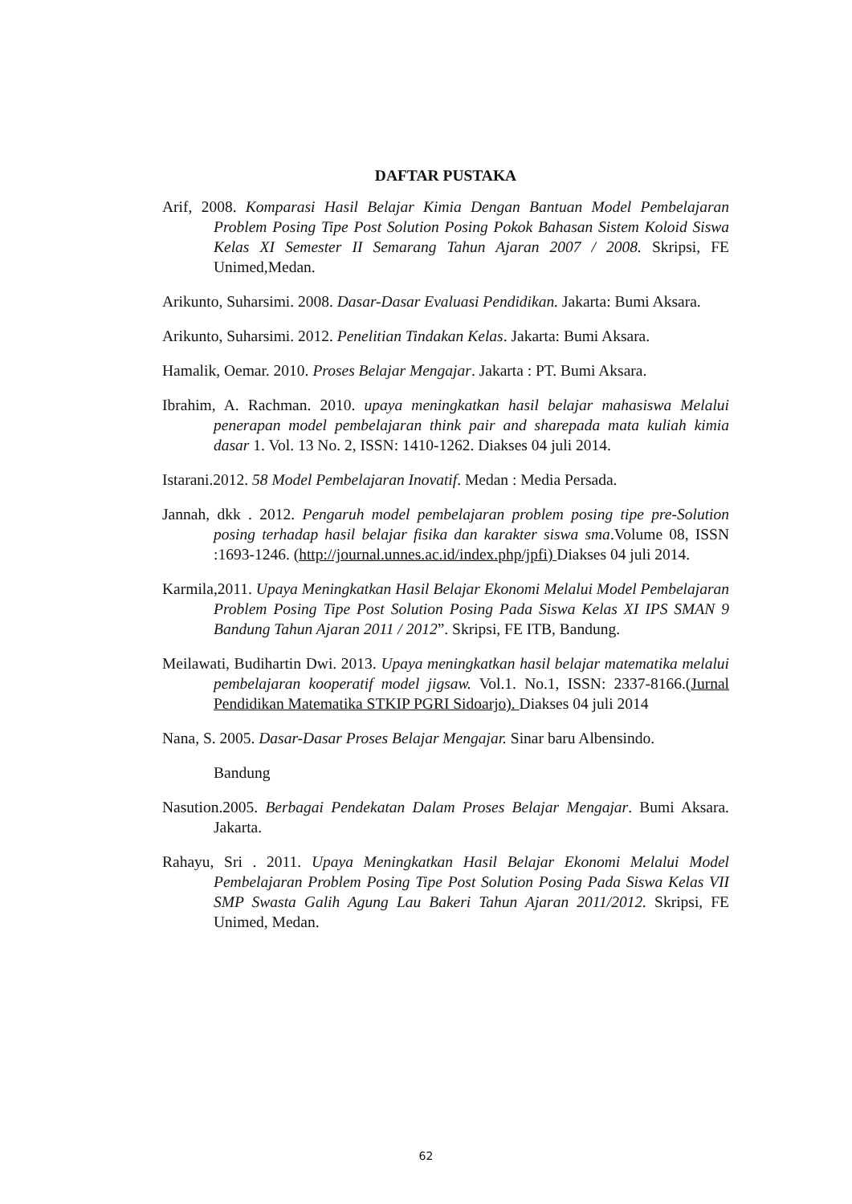DAFTAR PUSTAKA
Arif, 2008. Komparasi Hasil Belajar Kimia Dengan Bantuan Model Pembelajaran Problem Posing Tipe Post Solution Posing Pokok Bahasan Sistem Koloid Siswa Kelas XI Semester II Semarang Tahun Ajaran 2007 / 2008. Skripsi, FE Unimed,Medan.
Arikunto, Suharsimi. 2008. Dasar-Dasar Evaluasi Pendidikan. Jakarta: Bumi Aksara.
Arikunto, Suharsimi. 2012. Penelitian Tindakan Kelas. Jakarta: Bumi Aksara.
Hamalik, Oemar. 2010. Proses Belajar Mengajar. Jakarta : PT. Bumi Aksara.
Ibrahim, A. Rachman. 2010. upaya meningkatkan hasil belajar mahasiswa Melalui penerapan model pembelajaran think pair and sharepada mata kuliah kimia dasar 1. Vol. 13 No. 2, ISSN: 1410-1262. Diakses 04 juli 2014.
Istarani.2012. 58 Model Pembelajaran Inovatif. Medan : Media Persada.
Jannah, dkk . 2012. Pengaruh model pembelajaran problem posing tipe pre-Solution posing terhadap hasil belajar fisika dan karakter siswa sma.Volume 08, ISSN :1693-1246. (http://journal.unnes.ac.id/index.php/jpfi) Diakses 04 juli 2014.
Karmila,2011. Upaya Meningkatkan Hasil Belajar Ekonomi Melalui Model Pembelajaran Problem Posing Tipe Post Solution Posing Pada Siswa Kelas XI IPS SMAN 9 Bandung Tahun Ajaran 2011 / 2012”. Skripsi, FE ITB, Bandung.
Meilawati, Budihartin Dwi. 2013. Upaya meningkatkan hasil belajar matematika melalui pembelajaran kooperatif model jigsaw. Vol.1. No.1, ISSN: 2337-8166.(Jurnal Pendidikan Matematika STKIP PGRI Sidoarjo). Diakses 04 juli 2014
Nana, S. 2005. Dasar-Dasar Proses Belajar Mengajar. Sinar baru Albensindo.
Bandung
Nasution.2005. Berbagai Pendekatan Dalam Proses Belajar Mengajar. Bumi Aksara. Jakarta.
Rahayu, Sri . 2011. Upaya Meningkatkan Hasil Belajar Ekonomi Melalui Model Pembelajaran Problem Posing Tipe Post Solution Posing Pada Siswa Kelas VII SMP Swasta Galih Agung Lau Bakeri Tahun Ajaran 2011/2012. Skripsi, FE Unimed, Medan.
62